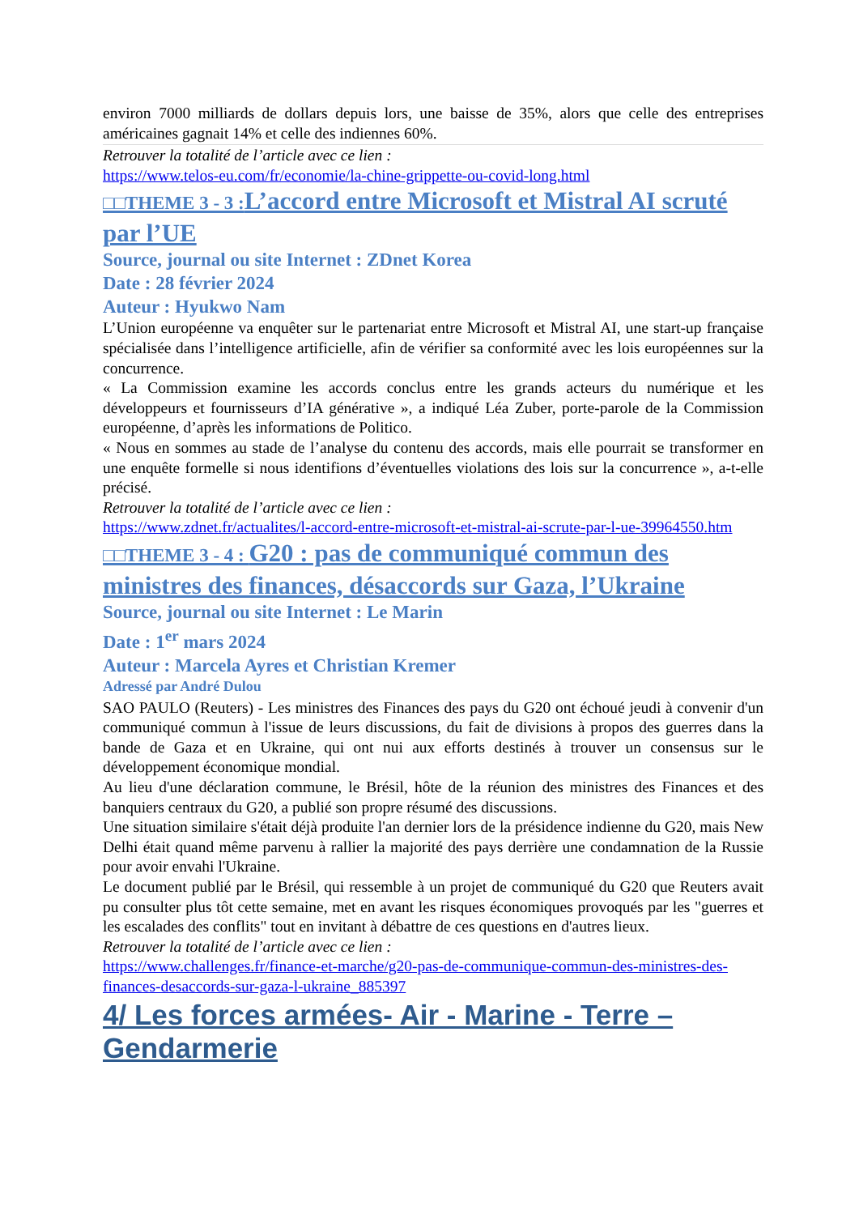environ 7000 milliards de dollars depuis lors, une baisse de 35%, alors que celle des entreprises américaines gagnait 14% et celle des indiennes 60%.
Retrouver la totalité de l’article avec ce lien :
https://www.telos-eu.com/fr/economie/la-chine-grippette-ou-covid-long.html
□□THEME 3 - 3 : L’accord entre Microsoft et Mistral AI scruté par l’UE
Source, journal ou site Internet : ZDnet Korea
Date : 28 février 2024
Auteur : Hyukwo Nam
L’Union européenne va enquêter sur le partenariat entre Microsoft et Mistral AI, une start-up française spécialisée dans l’intelligence artificielle, afin de vérifier sa conformité avec les lois européennes sur la concurrence.
« La Commission examine les accords conclus entre les grands acteurs du numérique et les développeurs et fournisseurs d’IA générative », a indiqué Léa Zuber, porte-parole de la Commission européenne, d’après les informations de Politico.
« Nous en sommes au stade de l’analyse du contenu des accords, mais elle pourrait se transformer en une enquête formelle si nous identifions d’éventuelles violations des lois sur la concurrence », a-t-elle précisé.
Retrouver la totalité de l’article avec ce lien :
https://www.zdnet.fr/actualites/l-accord-entre-microsoft-et-mistral-ai-scrute-par-l-ue-39964550.htm
□□THEME 3 - 4 : G20 : pas de communiqué commun des ministres des finances, désaccords sur Gaza, l’Ukraine
Source, journal ou site Internet : Le Marin
Date : 1<sup>er</sup> mars 2024
Auteur : Marcela Ayres et Christian Kremer
Adressé par André Dulou
SAO PAULO (Reuters) - Les ministres des Finances des pays du G20 ont échoué jeudi à convenir d'un communiqué commun à l'issue de leurs discussions, du fait de divisions à propos des guerres dans la bande de Gaza et en Ukraine, qui ont nui aux efforts destinés à trouver un consensus sur le développement économique mondial.
Au lieu d'une déclaration commune, le Brésil, hôte de la réunion des ministres des Finances et des banquiers centraux du G20, a publié son propre résumé des discussions.
Une situation similaire s'était déjà produite l'an dernier lors de la présidence indienne du G20, mais New Delhi était quand même parvenu à rallier la majorité des pays derrière une condamnation de la Russie pour avoir envahi l'Ukraine.
Le document publié par le Brésil, qui ressemble à un projet de communiqué du G20 que Reuters avait pu consulter plus tôt cette semaine, met en avant les risques économiques provoqués par les "guerres et les escalades des conflits" tout en invitant à débattre de ces questions en d'autres lieux.
Retrouver la totalité de l’article avec ce lien :
https://www.challenges.fr/finance-et-marche/g20-pas-de-communique-commun-des-ministres-des-finances-desaccords-sur-gaza-l-ukraine_885397
4/ Les forces armées- Air - Marine - Terre – Gendarmerie